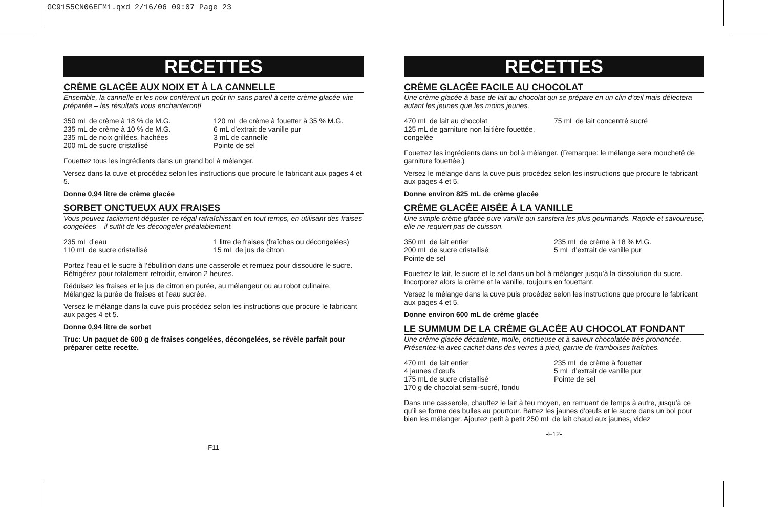GC9155CN06EFM1.qxd 2/16/06 09:07 Page 23
RECETTES
CRÈME GLACÉE AUX NOIX ET À LA CANNELLE
Ensemble, la cannelle et les noix confèrent un goût fin sans pareil à cette crème glacée vite préparée – les résultats vous enchanteront!
350 mL de crème à 18 % de M.G.
235 mL de crème à 10 % de M.G.
235 mL de noix grillées, hachées
200 mL de sucre cristallisé
120 mL de crème à fouetter à 35 % M.G.
6 mL d’extrait de vanille pur
3 mL de cannelle
Pointe de sel
Fouettez tous les ingrédients dans un grand bol à mélanger.
Versez dans la cuve et procédez selon les instructions que procure le fabricant aux pages 4 et 5.
Donne 0,94 litre de crème glacée
SORBET ONCTUEUX AUX FRAISES
Vous pouvez facilement déguster ce régal rafraîchissant en tout temps, en utilisant des fraises congelées – il suffit de les décongeler préalablement.
235 mL d’eau
110 mL de sucre cristallisé
1 litre de fraises (fraîches ou décongelées)
15 mL de jus de citron
Portez l’eau et le sucre à l’ébullition dans une casserole et remuez pour dissoudre le sucre. Réfrigérez pour totalement refroidir, environ 2 heures.
Réduisez les fraises et le jus de citron en purée, au mélangeur ou au robot culinaire. Mélangez la purée de fraises et l’eau sucrée.
Versez le mélange dans la cuve puis procédez selon les instructions que procure le fabricant aux pages 4 et 5.
Donne 0,94 litre de sorbet
Truc: Un paquet de 600 g de fraises congelées, décongelées, se révèle parfait pour préparer cette recette.
-F11-
RECETTES
CRÈME GLACÉE FACILE AU CHOCOLAT
Une crème glacée à base de lait au chocolat qui se prépare en un clin d’œil mais délectera autant les jeunes que les moins jeunes.
470 mL de lait au chocolat
125 mL de garniture non laitière fouettée, congelée
75 mL de lait concentré sucré
Fouettez les ingrédients dans un bol à mélanger. (Remarque: le mélange sera moucheté de garniture fouettée.)
Versez le mélange dans la cuve puis procédez selon les instructions que procure le fabricant aux pages 4 et 5.
Donne environ 825 mL de crème glacée
CRÈME GLACÉE AISÉE À LA VANILLE
Une simple crème glacée pure vanille qui satisfera les plus gourmands. Rapide et savoureuse, elle ne requiert pas de cuisson.
350 mL de lait entier
200 mL de sucre cristallisé
Pointe de sel
235 mL de crème à 18 % M.G.
5 mL d’extrait de vanille pur
Fouettez le lait, le sucre et le sel dans un bol à mélanger jusqu’à la dissolution du sucre. Incorporez alors la crème et la vanille, toujours en fouettant.
Versez le mélange dans la cuve puis procédez selon les instructions que procure le fabricant aux pages 4 et 5.
Donne environ 600 mL de crème glacée
LE SUMMUM DE LA CRÈME GLACÉE AU CHOCOLAT FONDANT
Une crème glacée décadente, molle, onctueuse et à saveur chocolatée très prononcée. Présentez-la avec cachet dans des verres à pied, garnie de framboises fraîches.
470 mL de lait entier
4 jaunes d’œufs
175 mL de sucre cristallisé
170 g de chocolat semi-sucré, fondu
235 mL de crème à fouetter
5 mL d’extrait de vanille pur
Pointe de sel
Dans une casserole, chauffez le lait à feu moyen, en remuant de temps à autre, jusqu’à ce qu’il se forme des bulles au pourtour. Battez les jaunes d’œufs et le sucre dans un bol pour bien les mélanger. Ajoutez petit à petit 250 mL de lait chaud aux jaunes, videz
-F12-